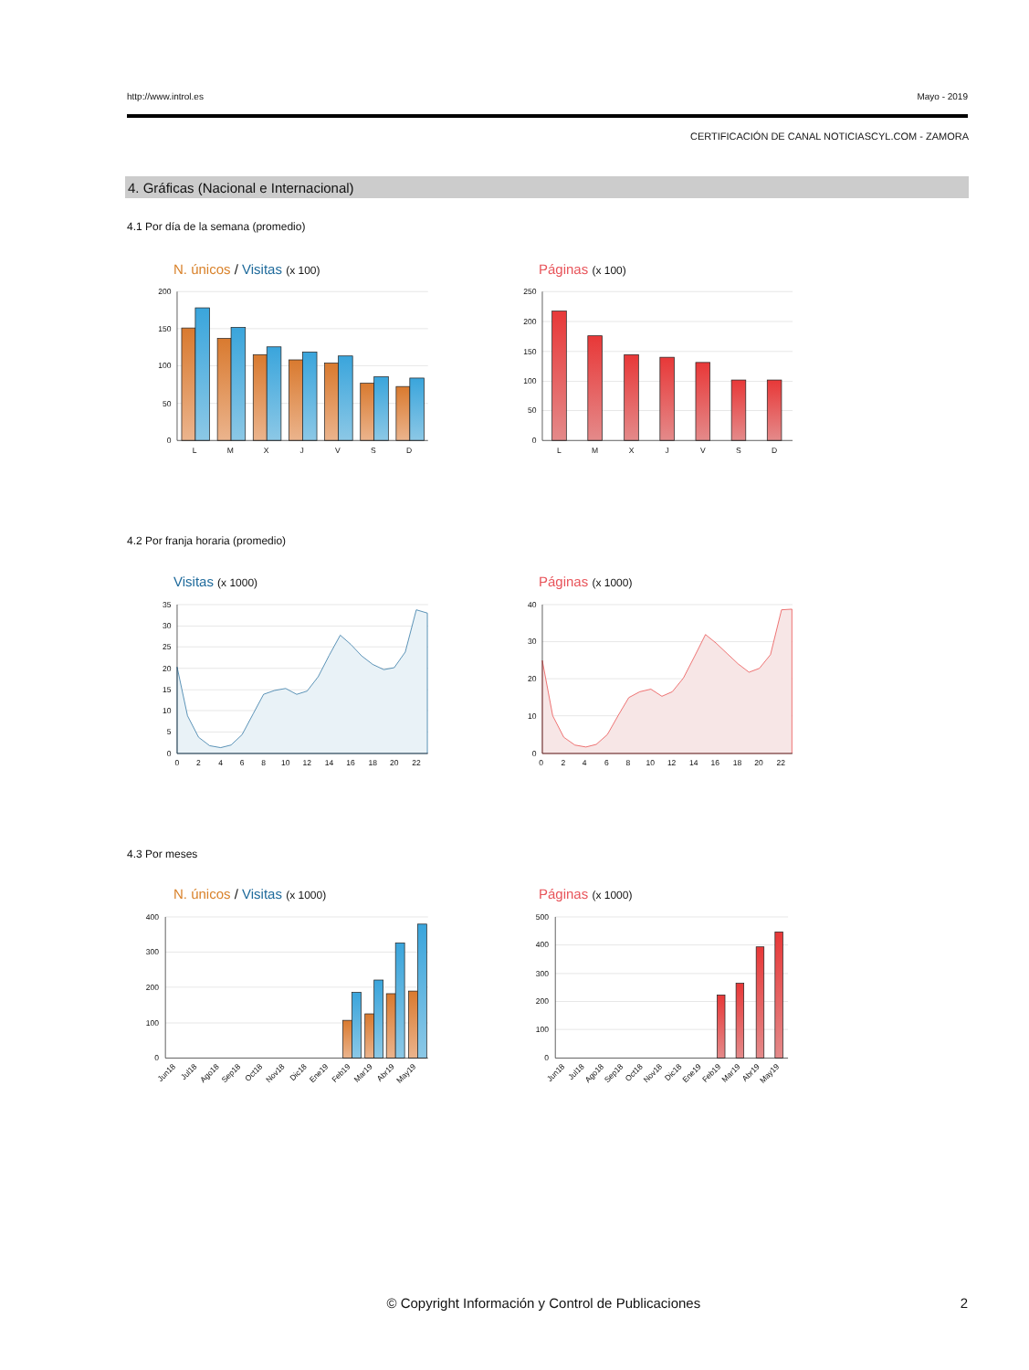http://www.introl.es Mayo - 2019
CERTIFICACIÓN DE CANAL NOTICIASCYL.COM - ZAMORA
4. Gráficas (Nacional e Internacional)
4.1 Por día de la semana (promedio)
N. únicos / Visitas (x 100)
200
150
100
50
0
L
M
X
J
V
S
D
Páginas (x 100)
250
200
150
100
50
0
L
M
X
J
V
S
D
4.2 Por franja horaria (promedio)
Visitas (x 1000)
35
30
25
20
15
10
5
0
0
2
4
6
8
10
12
14
16
18
20
22
Páginas (x 1000)
40
30
20
10
0
0
2
4
6
8
10
12
14
16
18
20
22
4.3 Por meses
N. únicos / Visitas (x 1000)
400
300
200
100
0
Jun18
Jul18
Ago18
Sep18
Oct18
Nov18
Dic18
Ene19
Feb19
Mar19
Abr19
May19
Páginas (x 1000)
500
400
300
200
100
0
Jun18
Jul18
Ago18
Sep18
Oct18
Nov18
Dic18
Ene19
Feb19
Mar19
Abr19
May19
© Copyright Información y Control de Publicaciones 2